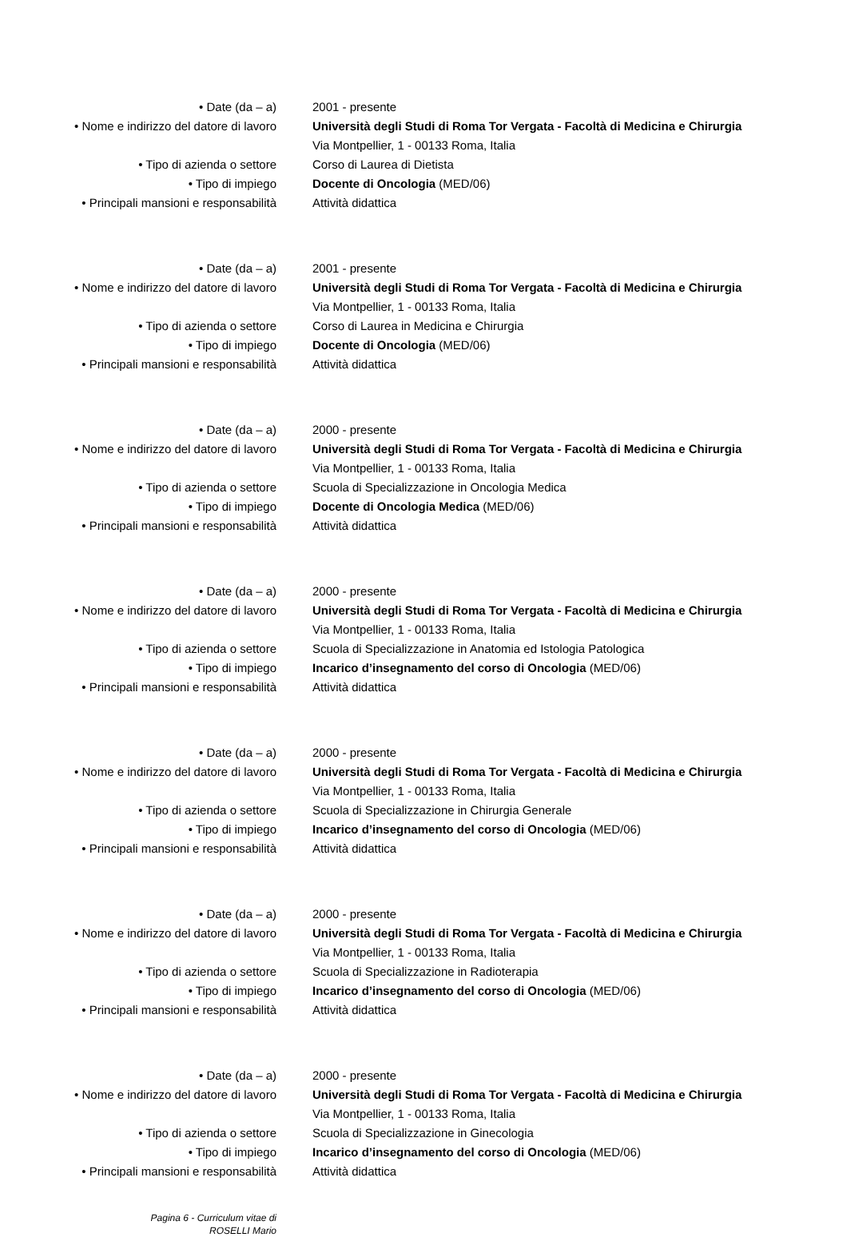| • Date (da – a) | 2001 - presente |
| • Nome e indirizzo del datore di lavoro | Università degli Studi di Roma Tor Vergata - Facoltà di Medicina e Chirurgia Via Montpellier, 1 - 00133 Roma, Italia |
| • Tipo di azienda o settore | Corso di Laurea di Dietista |
| • Tipo di impiego | Docente di Oncologia (MED/06) |
| • Principali mansioni e responsabilità | Attività didattica |
| • Date (da – a) | 2001 - presente |
| • Nome e indirizzo del datore di lavoro | Università degli Studi di Roma Tor Vergata - Facoltà di Medicina e Chirurgia Via Montpellier, 1 - 00133 Roma, Italia |
| • Tipo di azienda o settore | Corso di Laurea in Medicina e Chirurgia |
| • Tipo di impiego | Docente di Oncologia (MED/06) |
| • Principali mansioni e responsabilità | Attività didattica |
| • Date (da – a) | 2000 - presente |
| • Nome e indirizzo del datore di lavoro | Università degli Studi di Roma Tor Vergata - Facoltà di Medicina e Chirurgia Via Montpellier, 1 - 00133 Roma, Italia |
| • Tipo di azienda o settore | Scuola di Specializzazione in Oncologia Medica |
| • Tipo di impiego | Docente di Oncologia Medica (MED/06) |
| • Principali mansioni e responsabilità | Attività didattica |
| • Date (da – a) | 2000 - presente |
| • Nome e indirizzo del datore di lavoro | Università degli Studi di Roma Tor Vergata - Facoltà di Medicina e Chirurgia Via Montpellier, 1 - 00133 Roma, Italia |
| • Tipo di azienda o settore | Scuola di Specializzazione in Anatomia ed Istologia Patologica |
| • Tipo di impiego | Incarico d’insegnamento del corso di Oncologia (MED/06) |
| • Principali mansioni e responsabilità | Attività didattica |
| • Date (da – a) | 2000 - presente |
| • Nome e indirizzo del datore di lavoro | Università degli Studi di Roma Tor Vergata - Facoltà di Medicina e Chirurgia Via Montpellier, 1 - 00133 Roma, Italia |
| • Tipo di azienda o settore | Scuola di Specializzazione in Chirurgia Generale |
| • Tipo di impiego | Incarico d’insegnamento del corso di Oncologia (MED/06) |
| • Principali mansioni e responsabilità | Attività didattica |
| • Date (da – a) | 2000 - presente |
| • Nome e indirizzo del datore di lavoro | Università degli Studi di Roma Tor Vergata - Facoltà di Medicina e Chirurgia Via Montpellier, 1 - 00133 Roma, Italia |
| • Tipo di azienda o settore | Scuola di Specializzazione in Radioterapia |
| • Tipo di impiego | Incarico d’insegnamento del corso di Oncologia (MED/06) |
| • Principali mansioni e responsabilità | Attività didattica |
| • Date (da – a) | 2000 - presente |
| • Nome e indirizzo del datore di lavoro | Università degli Studi di Roma Tor Vergata - Facoltà di Medicina e Chirurgia Via Montpellier, 1 - 00133 Roma, Italia |
| • Tipo di azienda o settore | Scuola di Specializzazione in Ginecologia |
| • Tipo di impiego | Incarico d’insegnamento del corso di Oncologia (MED/06) |
| • Principali mansioni e responsabilità | Attività didattica |
Pagina 6 - Curriculum vitae di
ROSELLI Mario